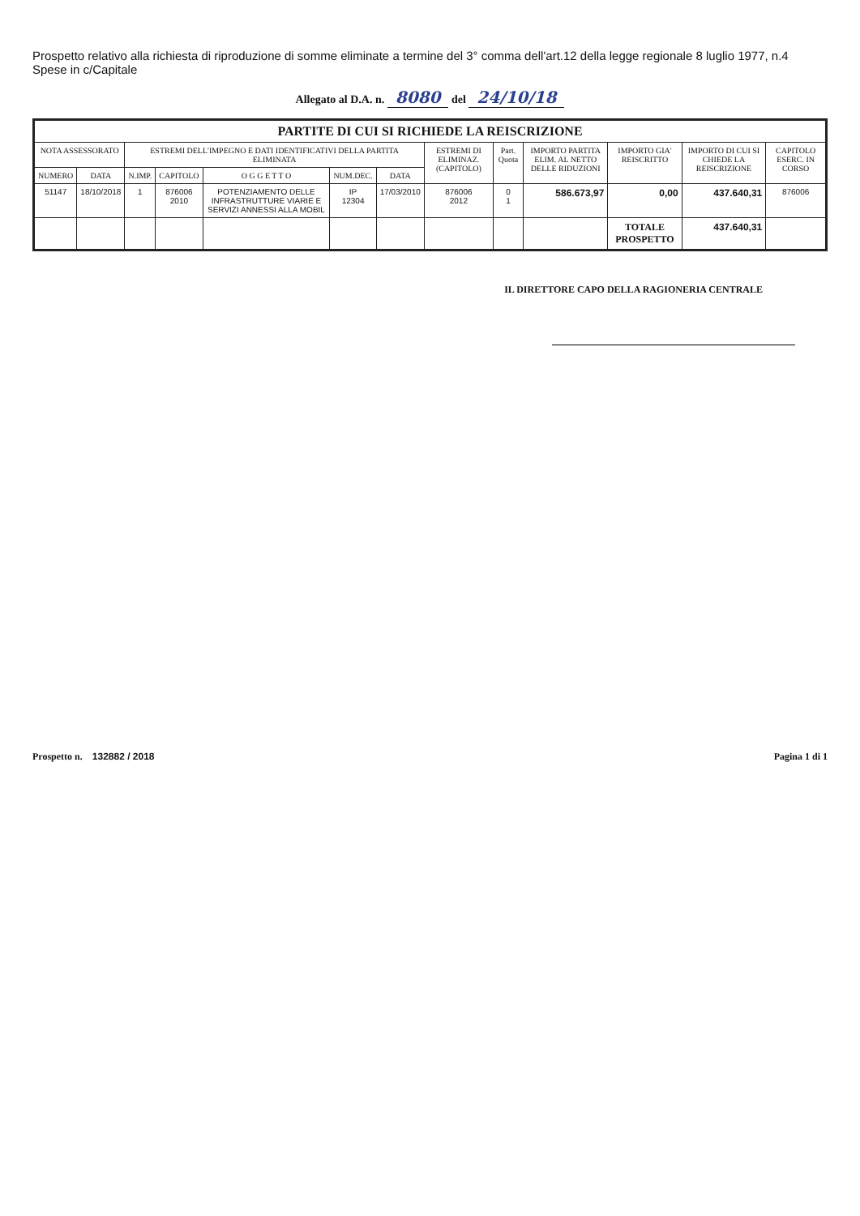Prospetto relativo alla richiesta di riproduzione di somme eliminate a termine del 3° comma dell'art.12 della legge regionale 8 luglio 1977, n.4 Spese in c/Capitale
Allegato al D.A. n. 8080 del 24/10/18
| PARTITE DI CUI SI RICHIEDE LA REISCRIZIONE | | | | | | | | | | | | |
| --- | --- | --- | --- | --- | --- | --- | --- | --- | --- | --- | --- | --- |
| NOTA ASSESSORATO | | ESTREMI DELL'IMPEGNO E DATI IDENTIFICATIVI DELLA PARTITA ELIMINATA | | | | | ESTREMI DI ELIMINAZ. (CAPITOLO) | Part. Quota | IMPORTO PARTITA ELIM. AL NETTO DELLE RIDUZIONI | IMPORTO GIA' REISCRITTO | IMPORTO DI CUI SI CHIEDE LA REISCRIZIONE | CAPITOLO ESERC. IN CORSO |
| NUMERO | DATA | N.IMP. | CAPITOLO | O G G E T T O | NUM.DEC. | DATA | | | | | | |
| 51147 | 18/10/2018 | 1 | 876006 2010 | POTENZIAMENTO DELLE INFRASTRUTTURE VIARIE E SERVIZI ANNESSI ALLA MOBIL | IP 12304 | 17/03/2010 | 876006 2012 | 0 1 | 586.673,97 | 0,00 | 437.640,31 | 876006 |
| | | | | | | | | | | TOTALE PROSPETTO | 437.640,31 | |
IL DIRETTORE CAPO DELLA RAGIONERIA CENTRALE
Prospetto n. 132882 / 2018 Pagina 1 di 1